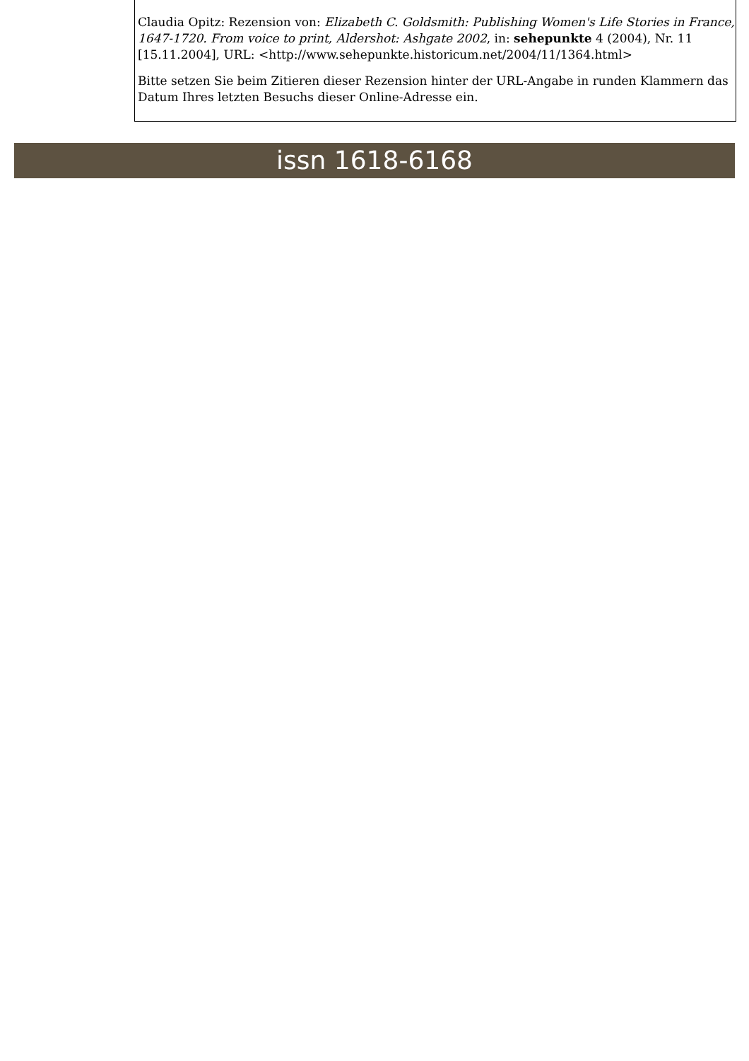Claudia Opitz: Rezension von: Elizabeth C. Goldsmith: Publishing Women's Life Stories in France, 1647-1720. From voice to print, Aldershot: Ashgate 2002, in: sehepunkte 4 (2004), Nr. 11 [15.11.2004], URL: <http://www.sehepunkte.historicum.net/2004/11/1364.html>
Bitte setzen Sie beim Zitieren dieser Rezension hinter der URL-Angabe in runden Klammern das Datum Ihres letzten Besuchs dieser Online-Adresse ein.
issn 1618-6168